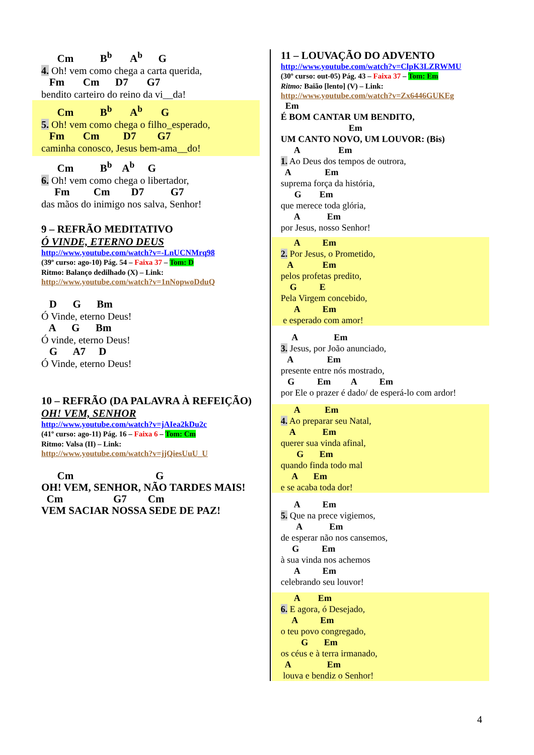Cm B<sup>b</sup> A<sup>b</sup> G
4. Oh! vem como chega a carta querida,
Fm Cm D7 G7
bendito carteiro do reino da vi__da!
Cm B<sup>b</sup> A<sup>b</sup> G
5. Oh! vem como chega o filho_esperado,
Fm Cm D7 G7
caminha conosco, Jesus bem-ama__do!
Cm B<sup>b</sup> A<sup>b</sup> G
6. Oh! vem como chega o libertador,
Fm Cm D7 G7
das mãos do inimigo nos salva, Senhor!
9 – REFRÃO MEDITATIVO
Ó VINDE, ETERNO DEUS
http://www.youtube.com/watch?v=-LnUCNMrq98
(39º curso: ago-10) Pág. 54 – Faixa 37 – Tom: D
Ritmo: Balanço dedilhado (X) – Link:
http://www.youtube.com/watch?v=1nNopwoDduQ
D G Bm
Ó Vinde, eterno Deus!
A G Bm
Ó vinde, eterno Deus!
G A7 D
Ó Vinde, eterno Deus!
10 – REFRÃO (DA PALAVRA À REFEIÇÃO)
OH! VEM, SENHOR
http://www.youtube.com/watch?v=jAIea2kDu2c
(41º curso: ago-11) Pág. 16 – Faixa 6 – Tom: Cm
Ritmo: Valsa (II) – Link:
http://www.youtube.com/watch?v=jjQiesUuU_U
Cm G
OH! VEM, SENHOR, NÃO TARDES MAIS!
Cm G7 Cm
VEM SACIAR NOSSA SEDE DE PAZ!
11 – LOUVAÇÃO DO ADVENTO
http://www.youtube.com/watch?v=ClpK3LZRWMU
(30º curso: out-05) Pág. 43 – Faixa 37 – Tom: Em
Ritmo: Baião [lento] (V) – Link:
http://www.youtube.com/watch?v=Zx6446GUKEg
Em
É BOM CANTAR UM BENDITO,
Em
UM CANTO NOVO, UM LOUVOR: (Bis)
A Em
1. Ao Deus dos tempos de outrora,
A Em
suprema força da história,
G Em
que merece toda glória,
A Em
por Jesus, nosso Senhor!
A Em
2. Por Jesus, o Prometido,
A Em
pelos profetas predito,
G E
Pela Virgem concebido,
A Em
e esperado com amor!
A Em
3. Jesus, por João anunciado,
A Em
presente entre nós mostrado,
G Em A Em
por Ele o prazer é dado/ de esperá-lo com ardor!
A Em
4. Ao preparar seu Natal,
A Em
querer sua vinda afinal,
G Em
quando finda todo mal
A Em
e se acaba toda dor!
A Em
5. Que na prece vigiemos,
A Em
de esperar não nos cansemos,
G Em
à sua vinda nos achemos
A Em
celebrando seu louvor!
A Em
6. E agora, ó Desejado,
A Em
o teu povo congregado,
G Em
os céus e à terra irmanado,
A Em
louva e bendiz o Senhor!
4